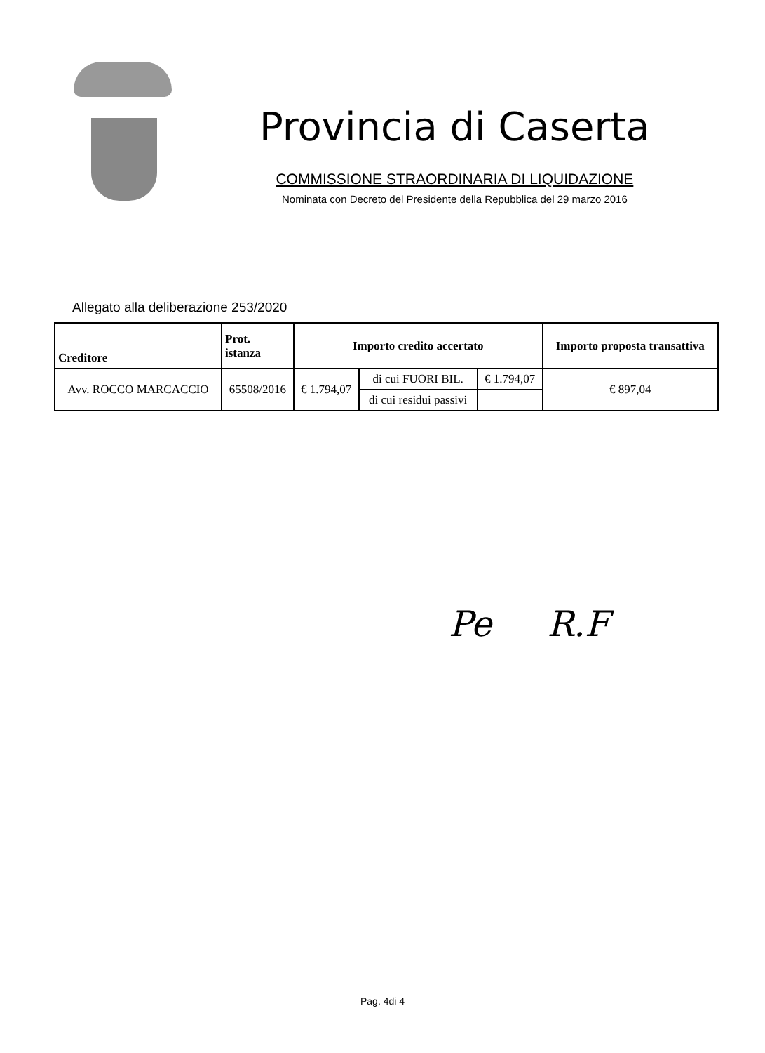Provincia di Caserta
COMMISSIONE STRAORDINARIA DI LIQUIDAZIONE
Nominata con Decreto del Presidente della Repubblica del 29 marzo 2016
Allegato alla deliberazione 253/2020
| Creditore | Prot. istanza | Importo credito accertato | | | Importo proposta transattiva |
| --- | --- | --- | --- | --- | --- |
| Avv. ROCCO MARCACCIO | 65508/2016 | € 1.794,07 | di cui FUORI BIL. | € 1.794,07 | € 897,04 |
| | | | di cui residui passivi | | |
Pe R.F
Pag. 4di 4